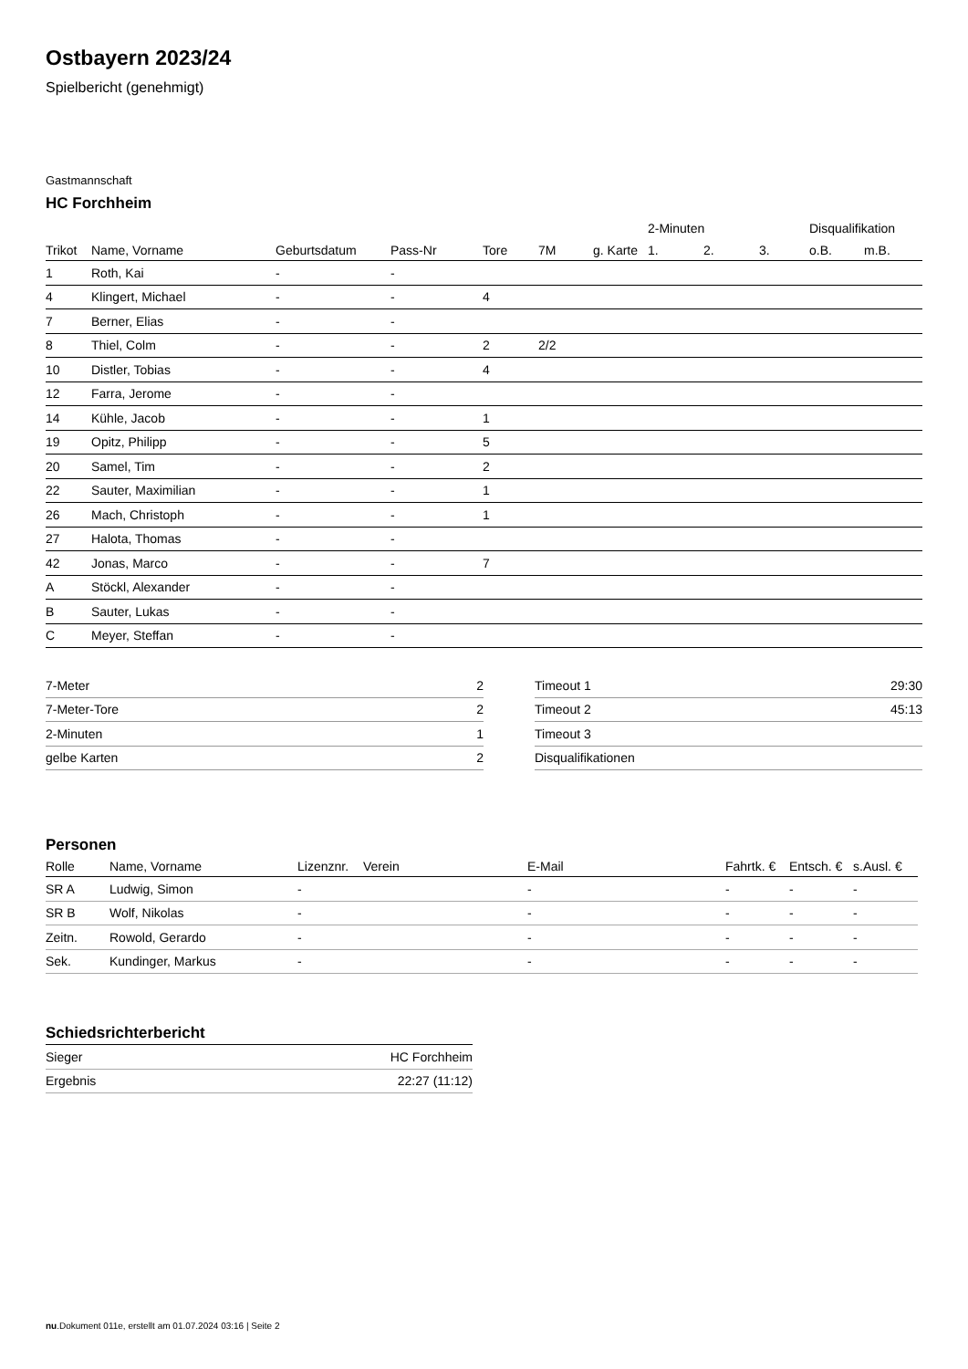Ostbayern 2023/24
Spielbericht (genehmigt)
Gastmannschaft
HC Forchheim
| | | | | | | | 2-Minuten | | | Disqualifikation | |
| Trikot | Name, Vorname | Geburtsdatum | Pass-Nr | Tore | 7M | g. Karte | 1. | 2. | 3. | o.B. | m.B. |
| 1 | Roth, Kai | - | - | | | | | | | | |
| 4 | Klingert, Michael | - | - | 4 | | | | | | | |
| 7 | Berner, Elias | - | - | | | | | | | | |
| 8 | Thiel, Colm | - | - | 2 | 2/2 | | | | | | |
| 10 | Distler, Tobias | - | - | 4 | | | | | | | |
| 12 | Farra, Jerome | - | - | | | | | | | | |
| 14 | Kühle, Jacob | - | - | 1 | | | | | | | |
| 19 | Opitz, Philipp | - | - | 5 | | | | | | | |
| 20 | Samel, Tim | - | - | 2 | | | | | | | |
| 22 | Sauter, Maximilian | - | - | 1 | | | | | | | |
| 26 | Mach, Christoph | - | - | 1 | | | | | | | |
| 27 | Halota, Thomas | - | - | | | | | | | | |
| 42 | Jonas, Marco | - | - | 7 | | | | | | | |
| A | Stöckl, Alexander | - | - | | | | | | | | |
| B | Sauter, Lukas | - | - | | | | | | | | |
| C | Meyer, Steffan | - | - | | | | | | | | |
| 7-Meter | 2 |
| 7-Meter-Tore | 2 |
| 2-Minuten | 1 |
| gelbe Karten | 2 |
| Timeout 1 | 29:30 |
| Timeout 2 | 45:13 |
| Timeout 3 | |
| Disqualifikationen | |
Personen
| Rolle | Name, Vorname | Lizenznr. | Verein | E-Mail | Fahrtk. € | Entsch. € | s.Ausl. € |
| --- | --- | --- | --- | --- | --- | --- | --- |
| SR A | Ludwig, Simon | - | | - | - | - | - |
| SR B | Wolf, Nikolas | - | | - | - | - | - |
| Zeitn. | Rowold, Gerardo | - | | - | - | - | - |
| Sek. | Kundinger, Markus | - | | - | - | - | - |
Schiedsrichterbericht
| Sieger | HC Forchheim |
| Ergebnis | 22:27 (11:12) |
nu.Dokument 011e, erstellt am 01.07.2024 03:16 | Seite 2